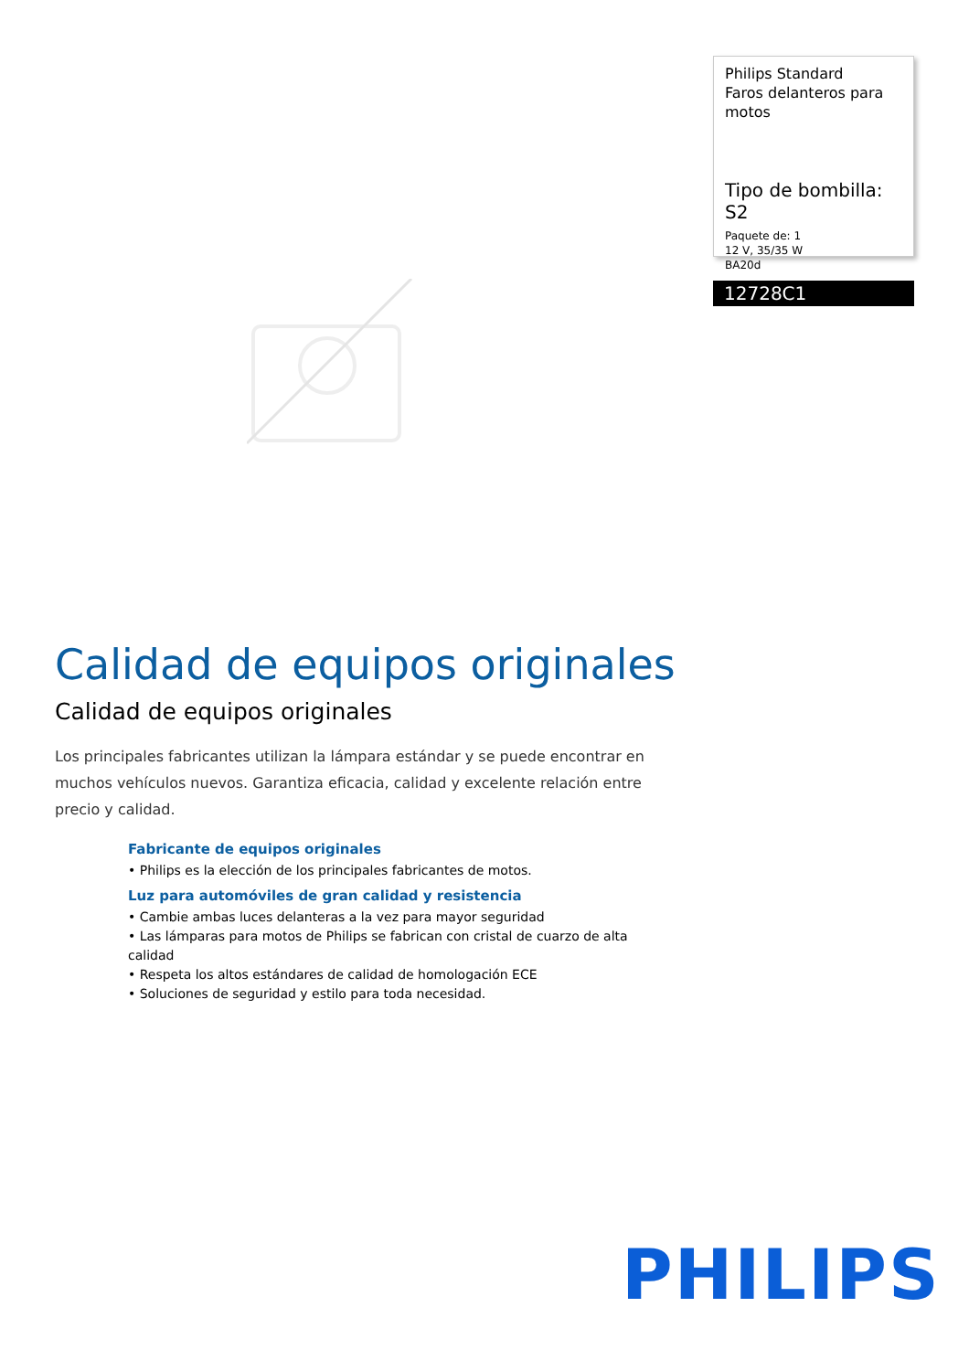Philips Standard
Faros delanteros para motos
Tipo de bombilla: S2
Paquete de: 1
12 V, 35/35 W
BA20d
12728C1
Calidad de equipos originales
Calidad de equipos originales
Los principales fabricantes utilizan la lámpara estándar y se puede encontrar en muchos vehículos nuevos. Garantiza eficacia, calidad y excelente relación entre precio y calidad.
Fabricante de equipos originales
• Philips es la elección de los principales fabricantes de motos.
Luz para automóviles de gran calidad y resistencia
• Cambie ambas luces delanteras a la vez para mayor seguridad
• Las lámparas para motos de Philips se fabrican con cristal de cuarzo de alta calidad
• Respeta los altos estándares de calidad de homologación ECE
• Soluciones de seguridad y estilo para toda necesidad.
PHILIPS